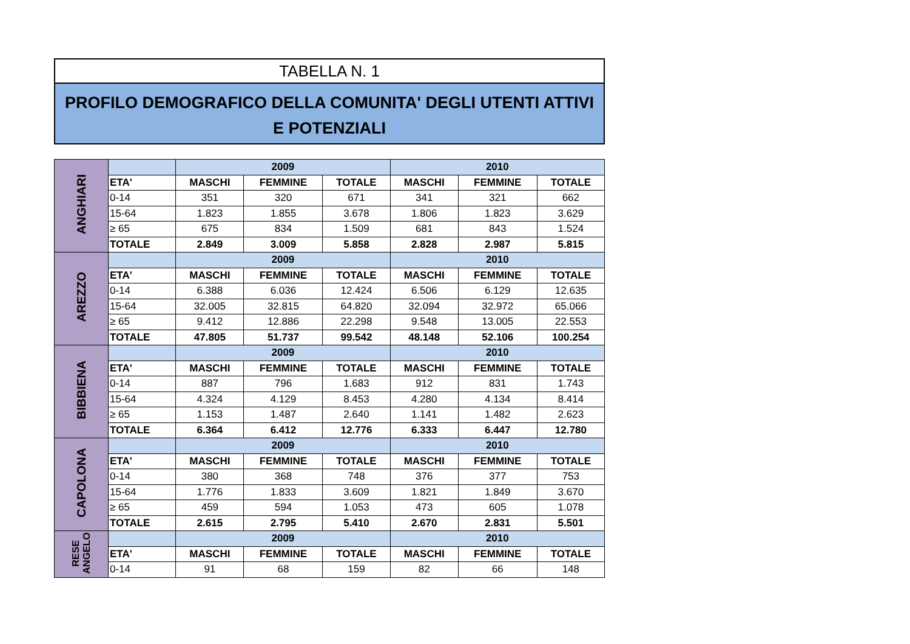TABELLA N. 1
PROFILO DEMOGRAFICO DELLA COMUNITA' DEGLI UTENTI ATTIVI
E POTENZIALI
| ANGHIARI | | 2009 | | | 2010 | | |
| | ETA' | MASCHI | FEMMINE | TOTALE | MASCHI | FEMMINE | TOTALE |
| | 0-14 | 351 | 320 | 671 | 341 | 321 | 662 |
| | 15-64 | 1.823 | 1.855 | 3.678 | 1.806 | 1.823 | 3.629 |
| | ≥ 65 | 675 | 834 | 1.509 | 681 | 843 | 1.524 |
| | TOTALE | 2.849 | 3.009 | 5.858 | 2.828 | 2.987 | 5.815 |
| AREZZO | | 2009 | | | 2010 | | |
| | ETA' | MASCHI | FEMMINE | TOTALE | MASCHI | FEMMINE | TOTALE |
| | 0-14 | 6.388 | 6.036 | 12.424 | 6.506 | 6.129 | 12.635 |
| | 15-64 | 32.005 | 32.815 | 64.820 | 32.094 | 32.972 | 65.066 |
| | ≥ 65 | 9.412 | 12.886 | 22.298 | 9.548 | 13.005 | 22.553 |
| | TOTALE | 47.805 | 51.737 | 99.542 | 48.148 | 52.106 | 100.254 |
| BIBBIENA | | 2009 | | | 2010 | | |
| | ETA' | MASCHI | FEMMINE | TOTALE | MASCHI | FEMMINE | TOTALE |
| | 0-14 | 887 | 796 | 1.683 | 912 | 831 | 1.743 |
| | 15-64 | 4.324 | 4.129 | 8.453 | 4.280 | 4.134 | 8.414 |
| | ≥ 65 | 1.153 | 1.487 | 2.640 | 1.141 | 1.482 | 2.623 |
| | TOTALE | 6.364 | 6.412 | 12.776 | 6.333 | 6.447 | 12.780 |
| CAPOLONA | | 2009 | | | 2010 | | |
| | ETA' | MASCHI | FEMMINE | TOTALE | MASCHI | FEMMINE | TOTALE |
| | 0-14 | 380 | 368 | 748 | 376 | 377 | 753 |
| | 15-64 | 1.776 | 1.833 | 3.609 | 1.821 | 1.849 | 3.670 |
| | ≥ 65 | 459 | 594 | 1.053 | 473 | 605 | 1.078 |
| | TOTALE | 2.615 | 2.795 | 5.410 | 2.670 | 2.831 | 5.501 |
| RESE ANGELO | | 2009 | | | 2010 | | |
| | ETA' | MASCHI | FEMMINE | TOTALE | MASCHI | FEMMINE | TOTALE |
| | 0-14 | 91 | 68 | 159 | 82 | 66 | 148 |